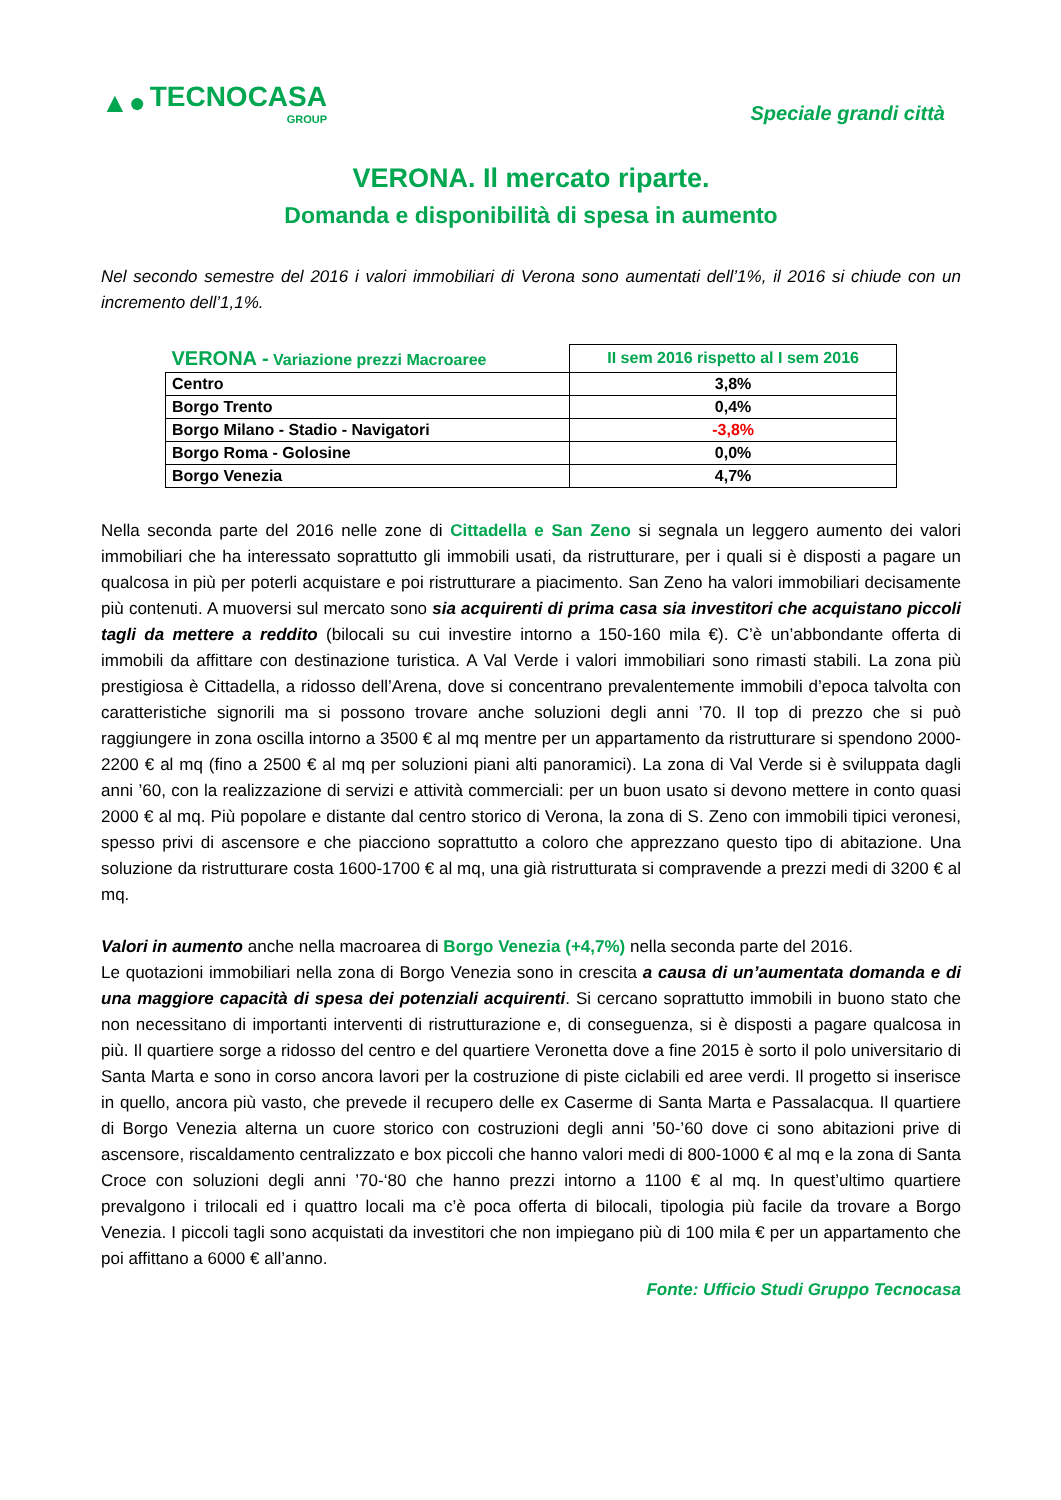▲● TECNOCASA
GROUP
Speciale grandi città
VERONA. Il mercato riparte.
Domanda e disponibilità di spesa in aumento
Nel secondo semestre del 2016 i valori immobiliari di Verona sono aumentati dell’1%, il 2016 si chiude con un incremento dell’1,1%.
| VERONA - Variazione prezzi Macroaree | II sem 2016 rispetto al I sem 2016 |
| --- | --- |
| Centro | 3,8% |
| Borgo Trento | 0,4% |
| Borgo Milano - Stadio - Navigatori | -3,8% |
| Borgo Roma - Golosine | 0,0% |
| Borgo Venezia | 4,7% |
Nella seconda parte del 2016 nelle zone di Cittadella e San Zeno si segnala un leggero aumento dei valori immobiliari che ha interessato soprattutto gli immobili usati, da ristrutturare, per i quali si è disposti a pagare un qualcosa in più per poterli acquistare e poi ristrutturare a piacimento. San Zeno ha valori immobiliari decisamente più contenuti. A muoversi sul mercato sono sia acquirenti di prima casa sia investitori che acquistano piccoli tagli da mettere a reddito (bilocali su cui investire intorno a 150-160 mila €). C’è un’abbondante offerta di immobili da affittare con destinazione turistica. A Val Verde i valori immobiliari sono rimasti stabili. La zona più prestigiosa è Cittadella, a ridosso dell’Arena, dove si concentrano prevalentemente immobili d’epoca talvolta con caratteristiche signorili ma si possono trovare anche soluzioni degli anni ’70. Il top di prezzo che si può raggiungere in zona oscilla intorno a 3500 € al mq mentre per un appartamento da ristrutturare si spendono 2000-2200 € al mq (fino a 2500 € al mq per soluzioni piani alti panoramici). La zona di Val Verde si è sviluppata dagli anni ’60, con la realizzazione di servizi e attività commerciali: per un buon usato si devono mettere in conto quasi 2000 € al mq. Più popolare e distante dal centro storico di Verona, la zona di S. Zeno con immobili tipici veronesi, spesso privi di ascensore e che piacciono soprattutto a coloro che apprezzano questo tipo di abitazione. Una soluzione da ristrutturare costa 1600-1700 € al mq, una già ristrutturata si compravende a prezzi medi di 3200 € al mq.
Valori in aumento anche nella macroarea di Borgo Venezia (+4,7%) nella seconda parte del 2016.
Le quotazioni immobiliari nella zona di Borgo Venezia sono in crescita a causa di un’aumentata domanda e di una maggiore capacità di spesa dei potenziali acquirenti. Si cercano soprattutto immobili in buono stato che non necessitano di importanti interventi di ristrutturazione e, di conseguenza, si è disposti a pagare qualcosa in più. Il quartiere sorge a ridosso del centro e del quartiere Veronetta dove a fine 2015 è sorto il polo universitario di Santa Marta e sono in corso ancora lavori per la costruzione di piste ciclabili ed aree verdi. Il progetto si inserisce in quello, ancora più vasto, che prevede il recupero delle ex Caserme di Santa Marta e Passalacqua. Il quartiere di Borgo Venezia alterna un cuore storico con costruzioni degli anni ’50-’60 dove ci sono abitazioni prive di ascensore, riscaldamento centralizzato e box piccoli che hanno valori medi di 800-1000 € al mq e la zona di Santa Croce con soluzioni degli anni ’70-‘80 che hanno prezzi intorno a 1100 € al mq. In quest’ultimo quartiere prevalgono i trilocali ed i quattro locali ma c’è poca offerta di bilocali, tipologia più facile da trovare a Borgo Venezia. I piccoli tagli sono acquistati da investitori che non impiegano più di 100 mila € per un appartamento che poi affittano a 6000 € all’anno.
Fonte: Ufficio Studi Gruppo Tecnocasa